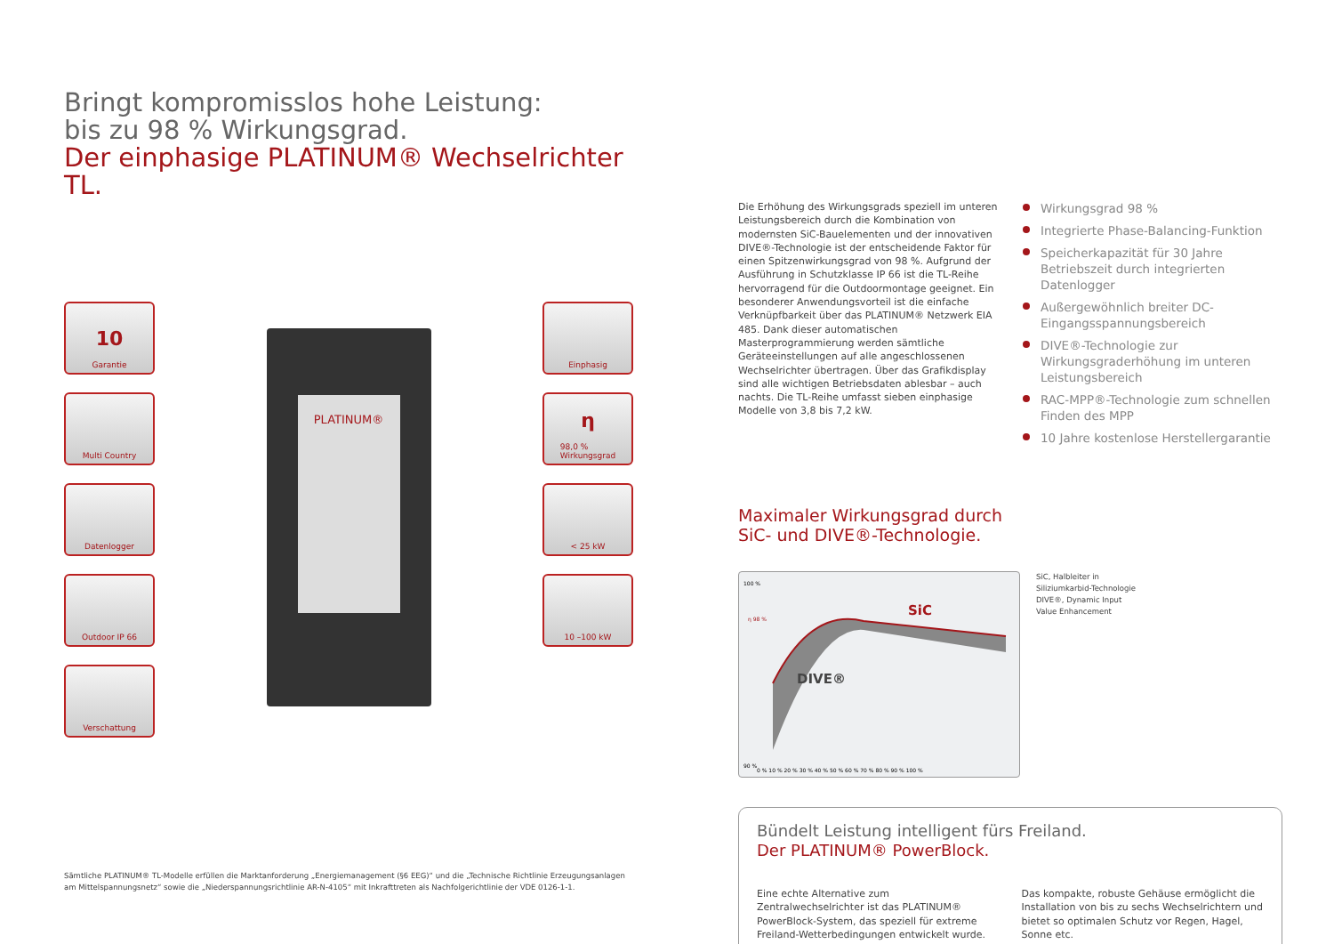Bringt kompromisslos hohe Leistung:
bis zu 98 % Wirkungsgrad.
Der einphasige PLATINUM® Wechselrichter TL.
10
Garantie
Multi Country
Datenlogger
Outdoor IP 66
Verschattung
PLATINUM®
Einphasig
η
98,0 %
Wirkungsgrad
< 25 kW
10 –100 kW
Sämtliche PLATINUM® TL-Modelle erfüllen die Marktanforderung „Energiemanagement (§6 EEG)“ und die „Technische Richtlinie Erzeugungsanlagen am Mittelspannungsnetz“ sowie die „Niederspannungsrichtlinie AR-N-4105“ mit Inkrafttreten als Nachfolgerichtlinie der VDE 0126-1-1.
Die Erhöhung des Wirkungsgrads speziell im unteren Leistungsbereich durch die Kombination von modernsten SiC-Bauelementen und der innovativen DIVE®-Technologie ist der entscheidende Faktor für einen Spitzenwirkungsgrad von 98 %. Aufgrund der Ausführung in Schutzklasse IP 66 ist die TL-Reihe hervorragend für die Outdoormontage geeignet. Ein besonderer Anwendungsvorteil ist die einfache Verknüpfbarkeit über das PLATINUM® Netzwerk EIA 485. Dank dieser automatischen Masterprogrammierung werden sämtliche Geräteeinstellungen auf alle angeschlossenen Wechselrichter übertragen. Über das Grafikdisplay sind alle wichtigen Betriebsdaten ablesbar – auch nachts. Die TL-Reihe umfasst sieben einphasige Modelle von 3,8 bis 7,2 kW.
Wirkungsgrad 98 %
Integrierte Phase-Balancing-Funktion
Speicherkapazität für 30 Jahre Betriebszeit durch integrierten Datenlogger
Außergewöhnlich breiter DC-Eingangsspannungsbereich
DIVE®-Technologie zur Wirkungsgraderhöhung im unteren Leistungsbereich
RAC-MPP®-Technologie zum schnellen Finden des MPP
10 Jahre kostenlose Herstellergarantie
Maximaler Wirkungsgrad durch
SiC- und DIVE®-Technologie.
SiC
DIVE®
100 %
90 %
η 98 %
0 % 10 % 20 % 30 % 40 % 50 % 60 % 70 % 80 % 90 % 100 %
SiC, Halbleiter in
Siliziumkarbid-Technologie
DIVE®, Dynamic Input
Value Enhancement
Bündelt Leistung intelligent fürs Freiland.
Der PLATINUM® PowerBlock.
Eine echte Alternative zum Zentralwechselrichter ist das PLATINUM® PowerBlock-System, das speziell für extreme Freiland-Wetterbedingungen entwickelt wurde. Das kompakte, robuste Gehäuse ermöglicht die Installation von bis zu sechs Wechselrichtern und bietet so optimalen Schutz vor Regen, Hagel, Sonne etc.